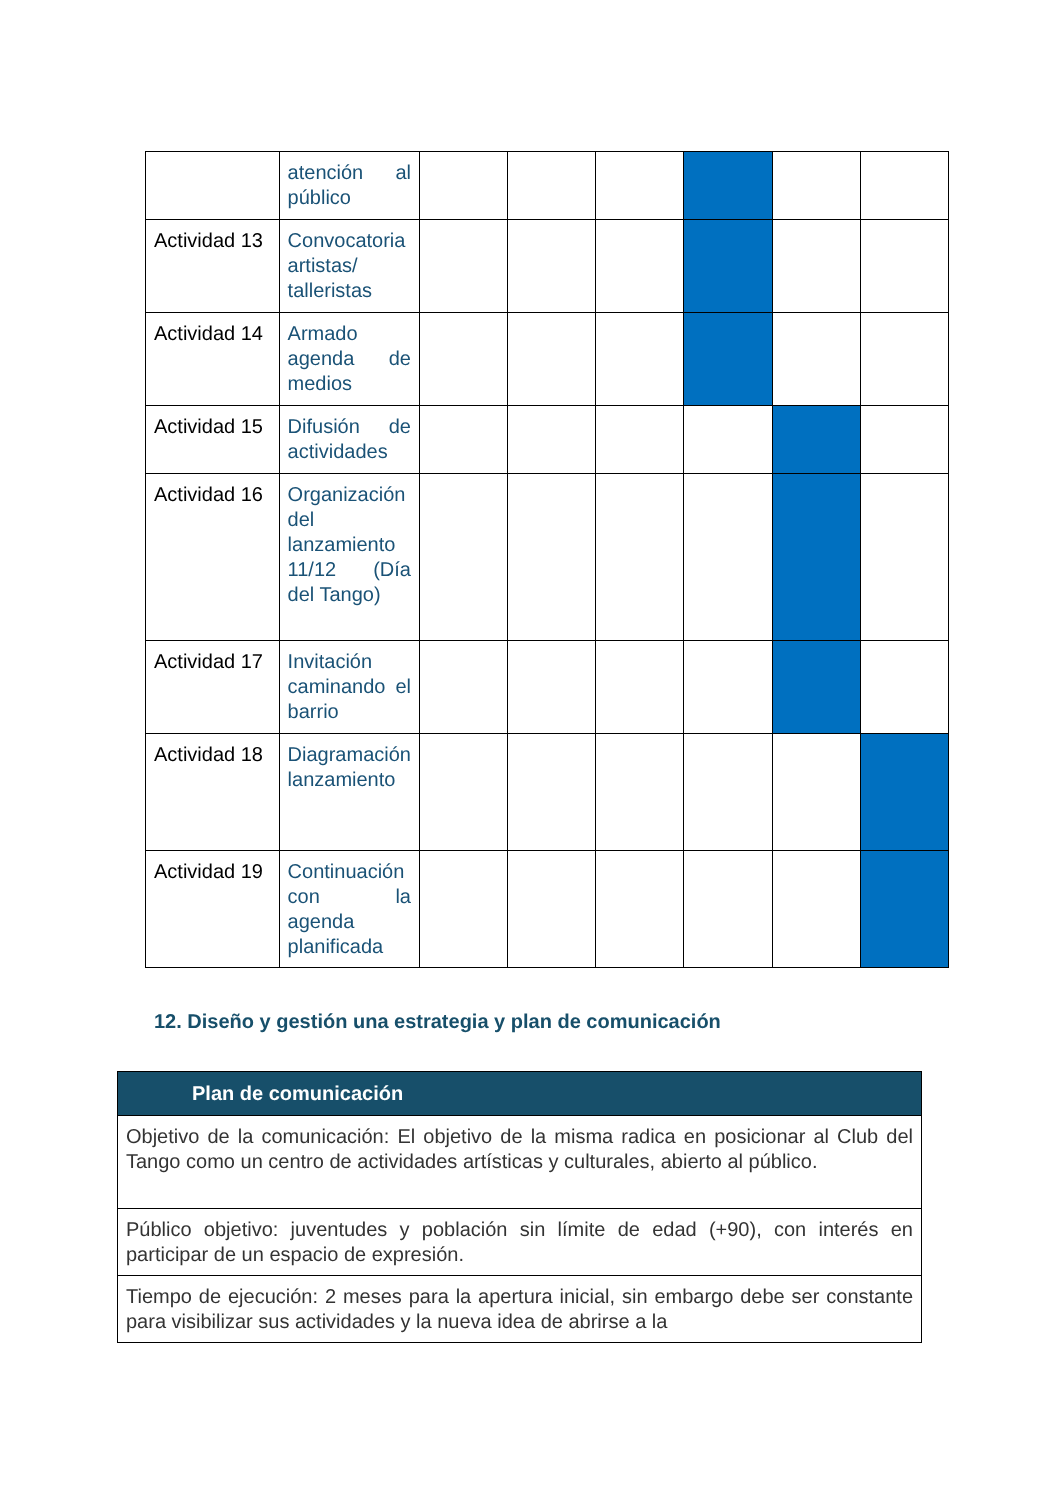| | atención al público | | | | | | |
| Actividad 13 | Convocatoria artistas/ talleristas | | | | | | |
| Actividad 14 | Armado agenda de medios | | | | | | |
| Actividad 15 | Difusión de actividades | | | | | | |
| Actividad 16 | Organización del lanzamiento 11/12 (Día del Tango) | | | | | | |
| Actividad 17 | Invitación caminando el barrio | | | | | | |
| Actividad 18 | Diagramación lanzamiento | | | | | | |
| Actividad 19 | Continuación con la agenda planificada | | | | | | |
12. Diseño y gestión una estrategia y plan de comunicación
| Plan de comunicación |
| --- |
| Objetivo de la comunicación: El objetivo de la misma radica en posicionar al Club del Tango como un centro de actividades artísticas y culturales, abierto al público. |
| Público objetivo: juventudes y población sin límite de edad (+90), con interés en participar de un espacio de expresión. |
| Tiempo de ejecución: 2 meses para la apertura inicial, sin embargo debe ser constante para visibilizar sus actividades y la nueva idea de abrirse a la |